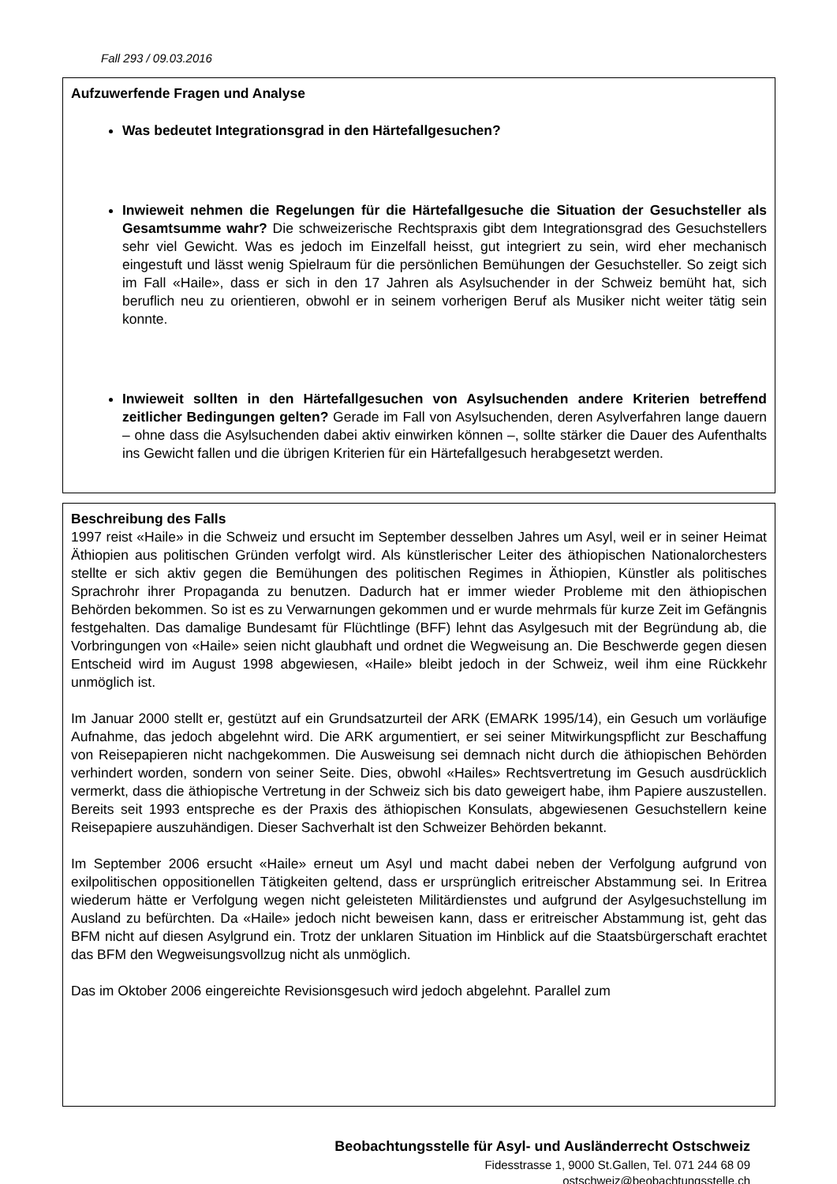Fall 293 / 09.03.2016
Aufzuwerfende Fragen und Analyse
Was bedeutet Integrationsgrad in den Härtefallgesuchen?
Inwieweit nehmen die Regelungen für die Härtefallgesuche die Situation der Gesuchsteller als Gesamtsumme wahr? Die schweizerische Rechtspraxis gibt dem Integrationsgrad des Gesuchstellers sehr viel Gewicht. Was es jedoch im Einzelfall heisst, gut integriert zu sein, wird eher mechanisch eingestuft und lässt wenig Spielraum für die persönlichen Bemühungen der Gesuchsteller. So zeigt sich im Fall «Haile», dass er sich in den 17 Jahren als Asylsuchender in der Schweiz bemüht hat, sich beruflich neu zu orientieren, obwohl er in seinem vorherigen Beruf als Musiker nicht weiter tätig sein konnte.
Inwieweit sollten in den Härtefallgesuchen von Asylsuchenden andere Kriterien betreffend zeitlicher Bedingungen gelten? Gerade im Fall von Asylsuchenden, deren Asylverfahren lange dauern – ohne dass die Asylsuchenden dabei aktiv einwirken können –, sollte stärker die Dauer des Aufenthalts ins Gewicht fallen und die übrigen Kriterien für ein Härtefallgesuch herabgesetzt werden.
Beschreibung des Falls
1997 reist «Haile» in die Schweiz und ersucht im September desselben Jahres um Asyl, weil er in seiner Heimat Äthiopien aus politischen Gründen verfolgt wird. Als künstlerischer Leiter des äthiopischen Nationalorchesters stellte er sich aktiv gegen die Bemühungen des politischen Regimes in Äthiopien, Künstler als politisches Sprachrohr ihrer Propaganda zu benutzen. Dadurch hat er immer wieder Probleme mit den äthiopischen Behörden bekommen. So ist es zu Verwarnungen gekommen und er wurde mehrmals für kurze Zeit im Gefängnis festgehalten. Das damalige Bundesamt für Flüchtlinge (BFF) lehnt das Asylgesuch mit der Begründung ab, die Vorbringungen von «Haile» seien nicht glaubhaft und ordnet die Wegweisung an. Die Beschwerde gegen diesen Entscheid wird im August 1998 abgewiesen, «Haile» bleibt jedoch in der Schweiz, weil ihm eine Rückkehr unmöglich ist.
Im Januar 2000 stellt er, gestützt auf ein Grundsatzurteil der ARK (EMARK 1995/14), ein Gesuch um vorläufige Aufnahme, das jedoch abgelehnt wird. Die ARK argumentiert, er sei seiner Mitwirkungspflicht zur Beschaffung von Reisepapieren nicht nachgekommen. Die Ausweisung sei demnach nicht durch die äthiopischen Behörden verhindert worden, sondern von seiner Seite. Dies, obwohl «Hailes» Rechtsvertretung im Gesuch ausdrücklich vermerkt, dass die äthiopische Vertretung in der Schweiz sich bis dato geweigert habe, ihm Papiere auszustellen. Bereits seit 1993 entspreche es der Praxis des äthiopischen Konsulats, abgewiesenen Gesuchstellern keine Reisepapiere auszuhändigen. Dieser Sachverhalt ist den Schweizer Behörden bekannt.
Im September 2006 ersucht «Haile» erneut um Asyl und macht dabei neben der Verfolgung aufgrund von exilpolitischen oppositionellen Tätigkeiten geltend, dass er ursprünglich eritreischer Abstammung sei. In Eritrea wiederum hätte er Verfolgung wegen nicht geleisteten Militärdienstes und aufgrund der Asylgesuchstellung im Ausland zu befürchten. Da «Haile» jedoch nicht beweisen kann, dass er eritreischer Abstammung ist, geht das BFM nicht auf diesen Asylgrund ein. Trotz der unklaren Situation im Hinblick auf die Staatsbürgerschaft erachtet das BFM den Wegweisungsvollzug nicht als unmöglich.
Das im Oktober 2006 eingereichte Revisionsgesuch wird jedoch abgelehnt. Parallel zum
Beobachtungsstelle für Asyl- und Ausländerrecht Ostschweiz
Fidesstrasse 1, 9000 St.Gallen, Tel. 071 244 68 09
ostschweiz@beobachtungsstelle.ch